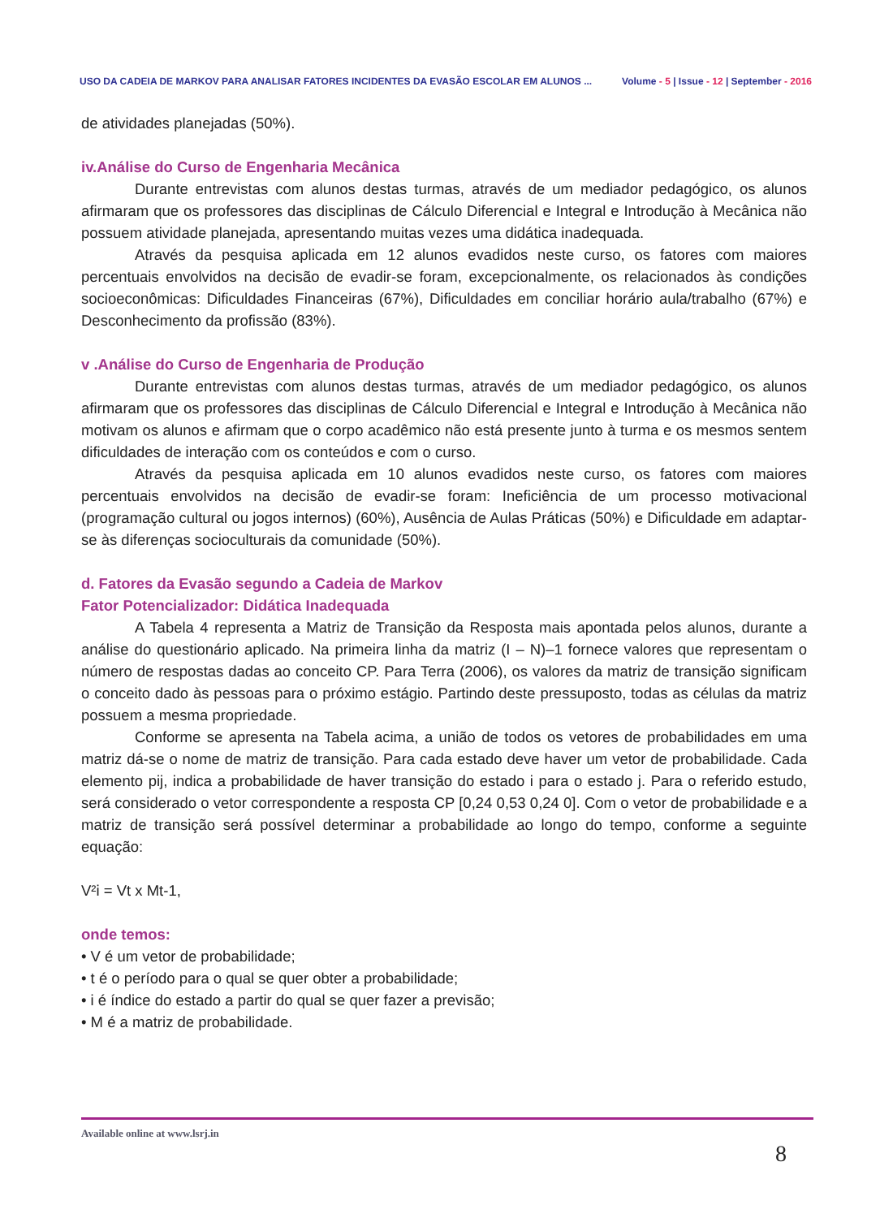USO DA CADEIA DE MARKOV PARA ANALISAR FATORES INCIDENTES DA EVASÃO ESCOLAR EM ALUNOS ...
Volume - 5 | Issue - 12 | September - 2016
de atividades planejadas (50%).
iv.Análise do Curso de Engenharia Mecânica
Durante entrevistas com alunos destas turmas, através de um mediador pedagógico, os alunos afirmaram que os professores das disciplinas de Cálculo Diferencial e Integral e Introdução à Mecânica não possuem atividade planejada, apresentando muitas vezes uma didática inadequada.
Através da pesquisa aplicada em 12 alunos evadidos neste curso, os fatores com maiores percentuais envolvidos na decisão de evadir-se foram, excepcionalmente, os relacionados às condições socioeconômicas: Dificuldades Financeiras (67%), Dificuldades em conciliar horário aula/trabalho (67%) e Desconhecimento da profissão (83%).
v .Análise do Curso de Engenharia de Produção
Durante entrevistas com alunos destas turmas, através de um mediador pedagógico, os alunos afirmaram que os professores das disciplinas de Cálculo Diferencial e Integral e Introdução à Mecânica não motivam os alunos e afirmam que o corpo acadêmico não está presente junto à turma e os mesmos sentem dificuldades de interação com os conteúdos e com o curso.
Através da pesquisa aplicada em 10 alunos evadidos neste curso, os fatores com maiores percentuais envolvidos na decisão de evadir-se foram: Ineficiência de um processo motivacional (programação cultural ou jogos internos) (60%), Ausência de Aulas Práticas (50%) e Dificuldade em adaptar-se às diferenças socioculturais da comunidade (50%).
d. Fatores da Evasão segundo a Cadeia de Markov
Fator Potencializador: Didática Inadequada
A Tabela 4 representa a Matriz de Transição da Resposta mais apontada pelos alunos, durante a análise do questionário aplicado. Na primeira linha da matriz (I – N)–1 fornece valores que representam o número de respostas dadas ao conceito CP. Para Terra (2006), os valores da matriz de transição significam o conceito dado às pessoas para o próximo estágio. Partindo deste pressuposto, todas as células da matriz possuem a mesma propriedade.
Conforme se apresenta na Tabela acima, a união de todos os vetores de probabilidades em uma matriz dá-se o nome de matriz de transição. Para cada estado deve haver um vetor de probabilidade. Cada elemento pij, indica a probabilidade de haver transição do estado i para o estado j. Para o referido estudo, será considerado o vetor correspondente a resposta CP [0,24 0,53 0,24 0]. Com o vetor de probabilidade e a matriz de transição será possível determinar a probabilidade ao longo do tempo, conforme a seguinte equação:
V²i = Vt x Mt-1,
onde temos:
• V é um vetor de probabilidade;
• t é o período para o qual se quer obter a probabilidade;
• i é índice do estado a partir do qual se quer fazer a previsão;
• M é a matriz de probabilidade.
Available online at www.lsrj.in
8